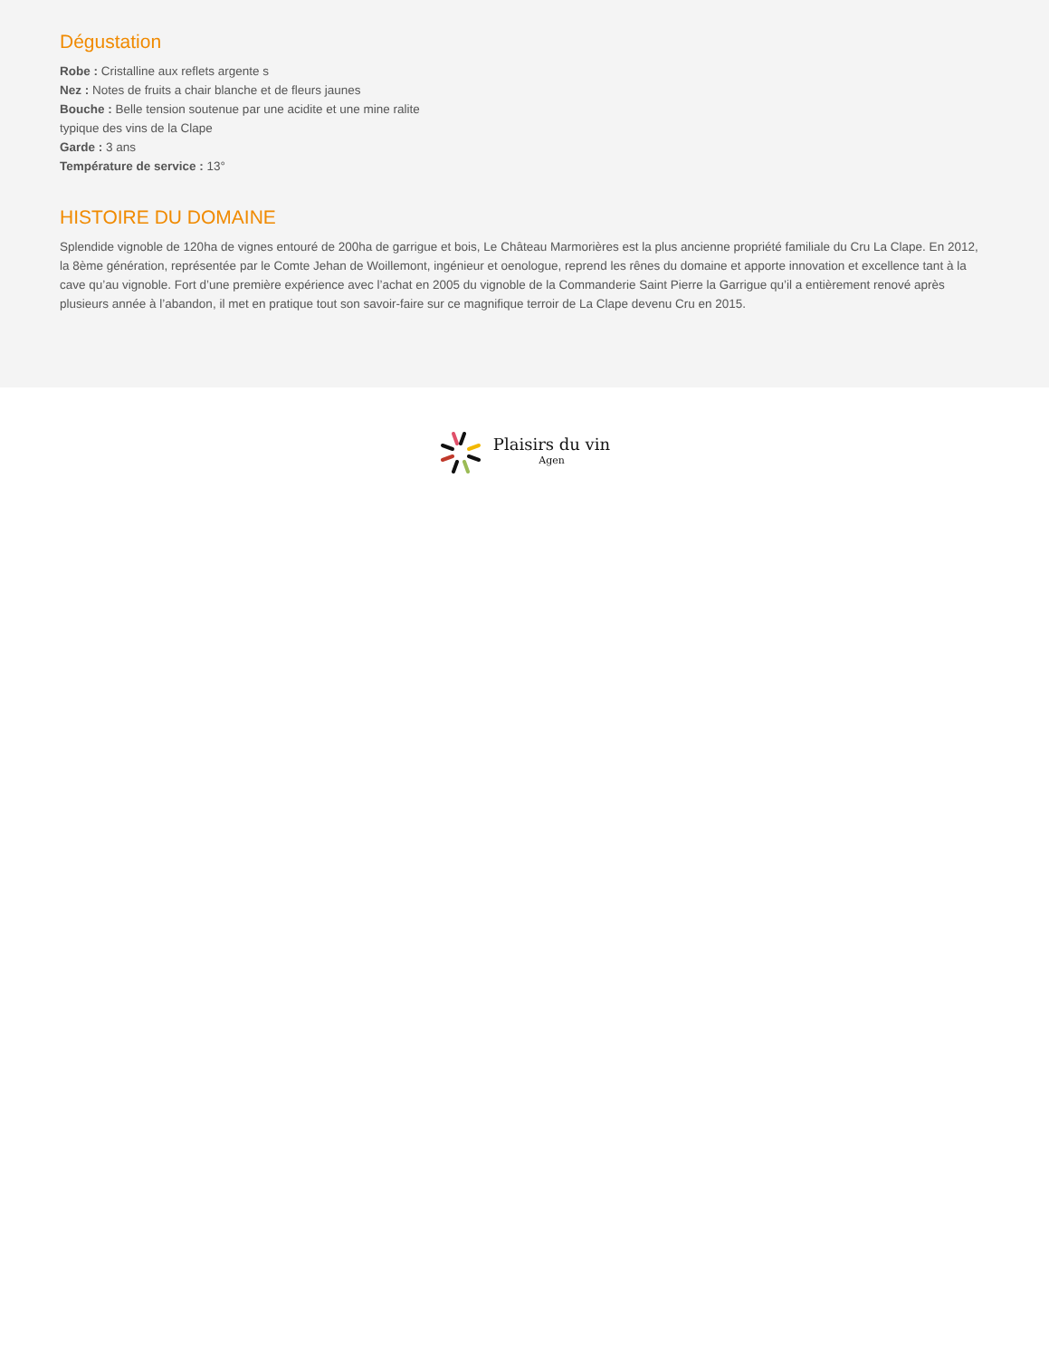Dégustation
Robe : Cristalline aux reflets argente s
Nez : Notes de fruits a chair blanche et de fleurs jaunes
Bouche : Belle tension soutenue par une acidite et une mine ralite
typique des vins de la Clape
Garde : 3 ans
Température de service : 13°
HISTOIRE DU DOMAINE
Splendide vignoble de 120ha de vignes entouré de 200ha de garrigue et bois, Le Château Marmorières est la plus ancienne propriété familiale du Cru La Clape. En 2012, la 8ème génération, représentée par le Comte Jehan de Woillemont, ingénieur et oenologue, reprend les rênes du domaine et apporte innovation et excellence tant à la cave qu’au vignoble. Fort d’une première expérience avec l’achat en 2005 du vignoble de la Commanderie Saint Pierre la Garrigue qu’il a entièrement renové après plusieurs année à l’abandon, il met en pratique tout son savoir-faire sur ce magnifique terroir de La Clape devenu Cru en 2015.
Plaisirs du vin
Agen